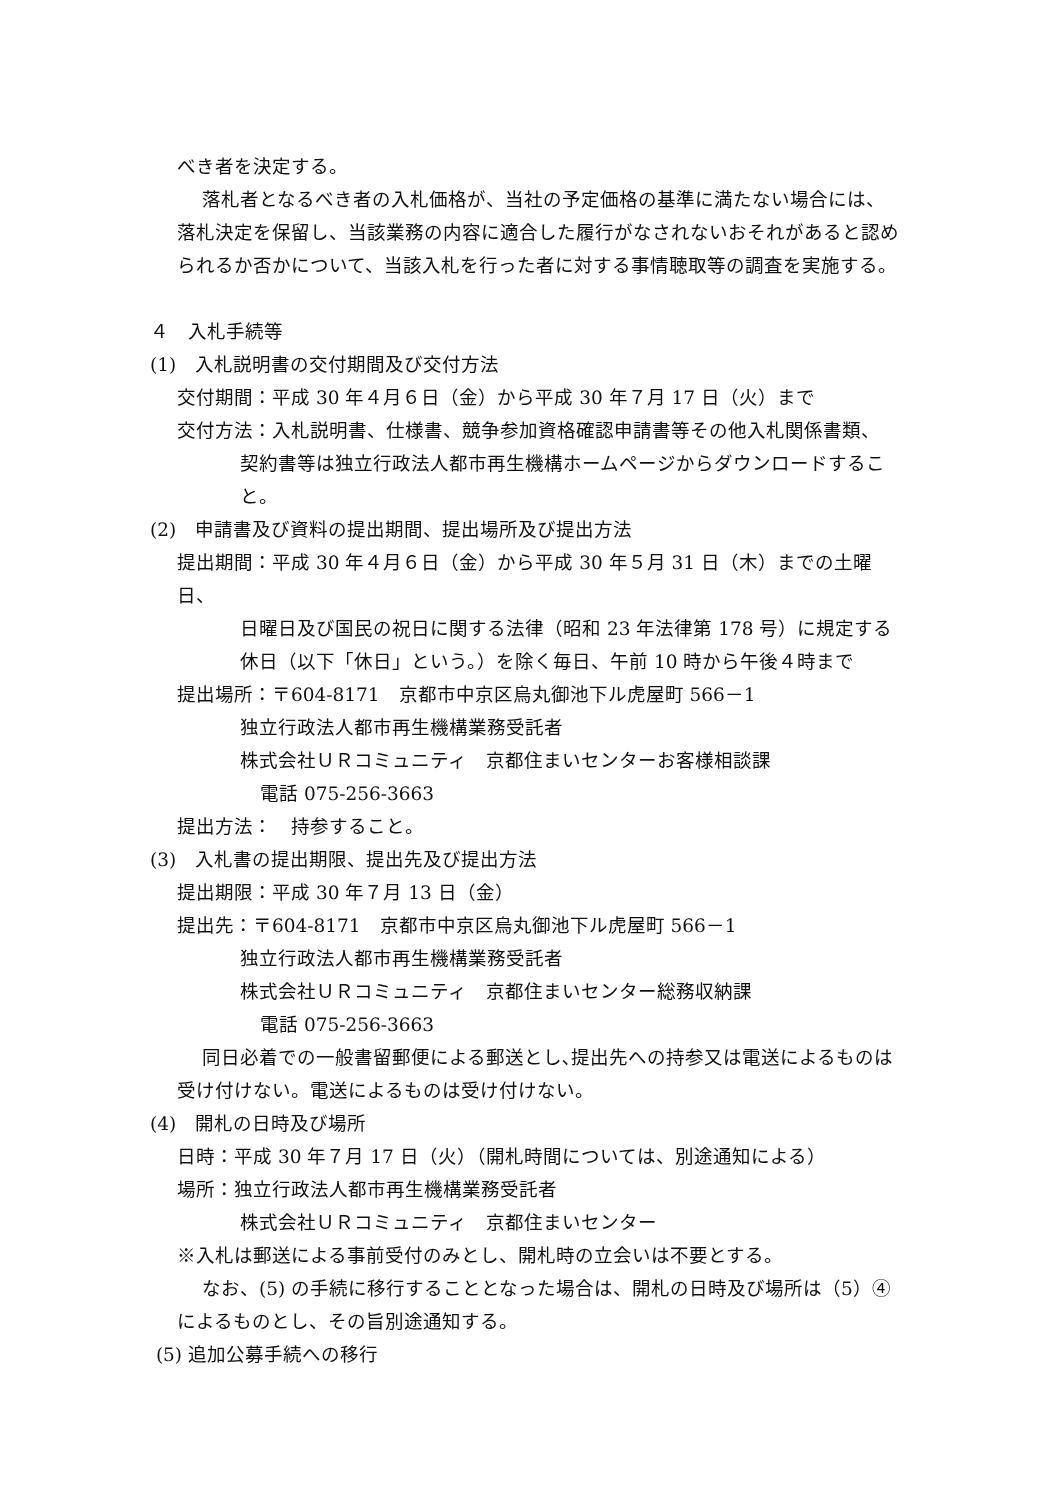べき者を決定する。
落札者となるべき者の入札価格が、当社の予定価格の基準に満たない場合には、落札決定を保留し、当該業務の内容に適合した履行がなされないおそれがあると認められるか否かについて、当該入札を行った者に対する事情聴取等の調査を実施する。
４　入札手続等
(1)　入札説明書の交付期間及び交付方法
交付期間：平成 30 年４月６日（金）から平成 30 年７月 17 日（火）まで
交付方法：入札説明書、仕様書、競争参加資格確認申請書等その他入札関係書類、
契約書等は独立行政法人都市再生機構ホームページからダウンロードすること。
(2)　申請書及び資料の提出期間、提出場所及び提出方法
提出期間：平成 30 年４月６日（金）から平成 30 年５月 31 日（木）までの土曜日、
日曜日及び国民の祝日に関する法律（昭和 23 年法律第 178 号）に規定する休日（以下「休日」という。）を除く毎日、午前 10 時から午後４時まで
提出場所：〒604-8171　京都市中京区烏丸御池下ル虎屋町 566－1
独立行政法人都市再生機構業務受託者
株式会社ＵＲコミュニティ　京都住まいセンターお客様相談課
電話 075-256-3663
提出方法：　持参すること。
(3)　入札書の提出期限、提出先及び提出方法
提出期限：平成 30 年７月 13 日（金）
提出先：〒604-8171　京都市中京区烏丸御池下ル虎屋町 566－1
独立行政法人都市再生機構業務受託者
株式会社ＵＲコミュニティ　京都住まいセンター総務収納課
電話 075-256-3663
同日必着での一般書留郵便による郵送とし､提出先への持参又は電送によるものは受け付けない。電送によるものは受け付けない。
(4)　開札の日時及び場所
日時：平成 30 年７月 17 日（火）（開札時間については、別途通知による）
場所：独立行政法人都市再生機構業務受託者
株式会社ＵＲコミュニティ　京都住まいセンター
※入札は郵送による事前受付のみとし、開札時の立会いは不要とする。
なお、(5) の手続に移行することとなった場合は、開札の日時及び場所は（5）④によるものとし、その旨別途通知する。
(5) 追加公募手続への移行